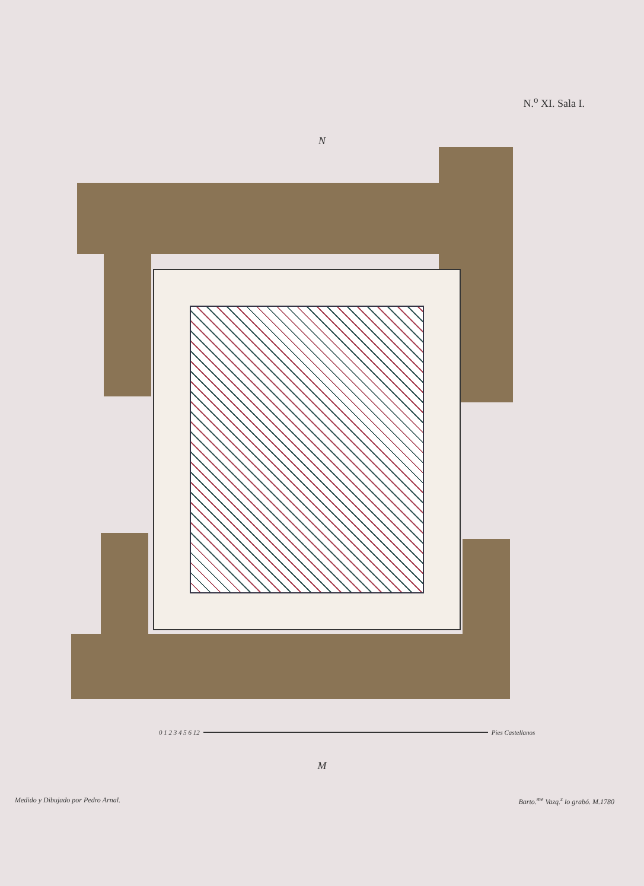N.<sup>o</sup> XI. Sala I.
N
0 1 2 3 4 5 6 12 Pies Castellanos
M
Medido y Dibujado por Pedro Arnal. Barto.<sup>me</sup> Vazq.<sup>z</sup> lo grabó. M.1780